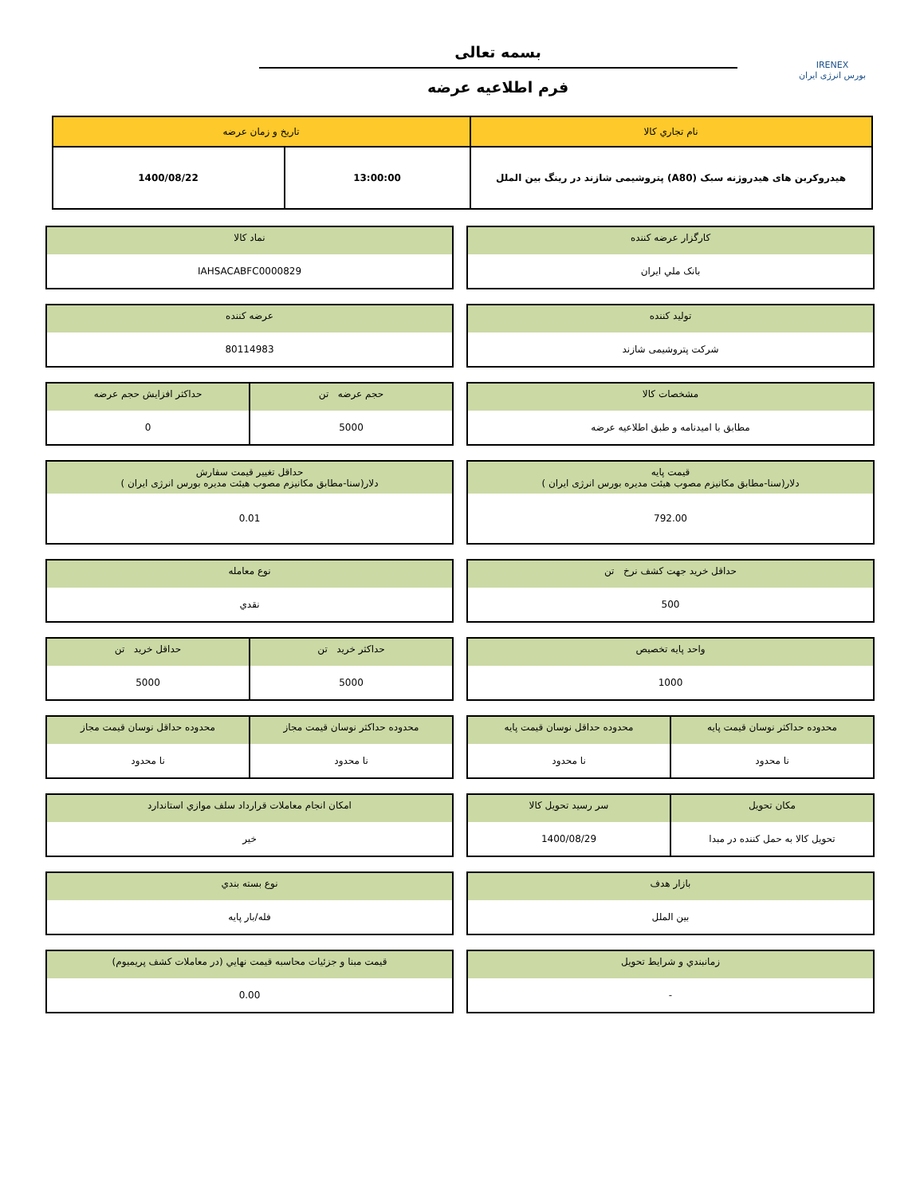IRENEX
بورس انرژی ایران
بسمه تعالی
فرم اطلاعیه عرضه
| نام تجاري کالا | تاريخ و زمان عرضه | |
| --- | --- | --- |
| هیدروکربن های هیدروژنه سبک (A80) پتروشیمی شازند در رینگ بین الملل | 13:00:00 | 1400/08/22 |
کارگزار عرضه کننده
بانک ملي ايران
نماد کالا
IAHSACABFC0000829
توليد کننده
شرکت پتروشیمی شازند
عرضه کننده
80114983
مشخصات کالا
مطابق با امیدنامه و طبق اطلاعیه عرضه
حجم عرضه تن
5000
حداکثر افزايش حجم عرضه
0
قيمت پايه
دلار(سنا-مطابق مکانیزم مصوب هیئت مدیره بورس انرژی ایران )
792.00
حداقل تغيير قيمت سفارش
دلار(سنا-مطابق مکانیزم مصوب هیئت مدیره بورس انرژی ایران )
0.01
حداقل خريد جهت کشف نرخ تن
500
نوع معامله
نقدي
واحد پايه تخصيص
1000
حداکثر خريد تن
5000
حداقل خريد تن
5000
محدوده حداکثر نوسان قيمت پايه
نا محدود
محدوده حداقل نوسان قيمت پايه
نا محدود
محدوده حداکثر نوسان قيمت مجاز
نا محدود
محدوده حداقل نوسان قيمت مجاز
نا محدود
مکان تحويل
تحویل کالا به حمل کننده در مبدا
سر رسيد تحويل کالا
1400/08/29
امکان انجام معاملات قرارداد سلف موازي استاندارد
خير
بازار هدف
بين الملل
نوع بسته بندي
فله/بار پایه
زمانبندي و شرايط تحويل
-
قيمت مبنا و جزئيات محاسبه قيمت نهايي (در معاملات کشف پريميوم)
0.00